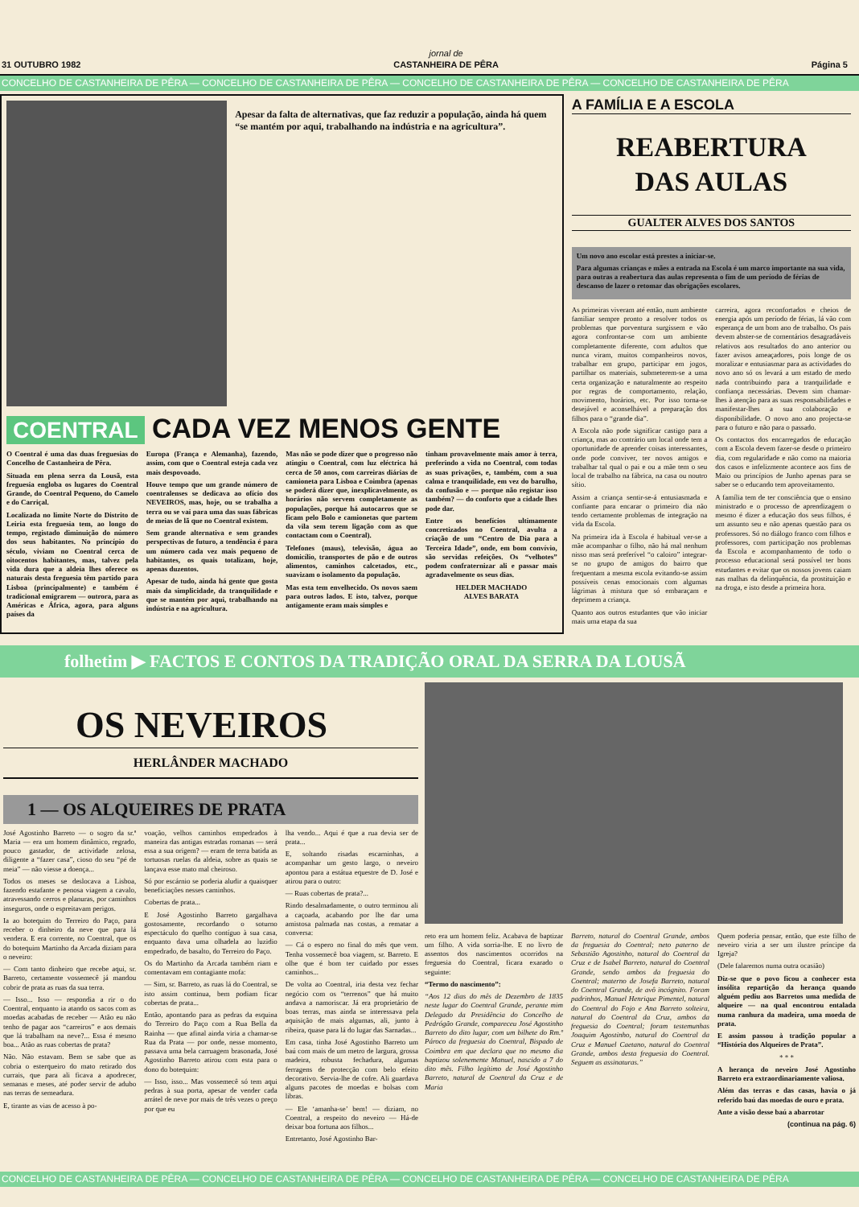31 OUTUBRO 1982 jornal de
CASTANHEIRA DE PÊRA Página 5
CONCELHO DE CASTANHEIRA DE PÊRA — CONCELHO DE CASTANHEIRA DE PÊRA — CONCELHO DE CASTANHEIRA DE PÊRA — CONCELHO DE CASTANHEIRA DE PÊRA
Apesar da falta de alternativas, que faz reduzir a população, ainda há quem “se mantém por aqui, trabalhando na indústria e na agricultura”.
COENTRAL CADA VEZ MENOS GENTE
O Coentral é uma das duas freguesias do Concelho de Castanheira de Pêra.
Situada em plena serra da Lousã, esta freguesia engloba os lugares do Coentral Grande, do Coentral Pequeno, do Camelo e do Carriçal.
Localizada no limite Norte do Distrito de Leiria esta freguesia tem, ao longo do tempo, registado diminuição do número dos seus habitantes. No princípio do século, viviam no Coentral cerca de oitocentos habitantes, mas, talvez pela vida dura que a aldeia lhes oferece os naturais desta freguesia têm partido para Lisboa (principalmente) e também é tradicional emigrarem — outrora, para as Américas e África, agora, para alguns países da
Europa (França e Alemanha), fazendo, assim, com que o Coentral esteja cada vez mais despovoado.
Houve tempo que um grande número de coentralenses se dedicava ao ofício dos NEVEIROS, mas, hoje, ou se trabalha a terra ou se vai para uma das suas fábricas de meias de lã que no Coentral existem.
Sem grande alternativa e sem grandes perspectivas de futuro, a tendência é para um número cada vez mais pequeno de habitantes, os quais totalizam, hoje, apenas duzentos.
Apesar de tudo, ainda há gente que gosta mais da simplicidade, da tranquilidade e que se mantém por aqui, trabalhando na indústria e na agricultura.
Mas não se pode dizer que o progresso não atingiu o Coentral, com luz eléctrica há cerca de 50 anos, com carreiras diárias de camioneta para Lisboa e Coimbra (apenas se poderá dizer que, inexplicavelmente, os horários não servem completamente as populações, porque há autocarros que se ficam pelo Bolo e camionetas que partem da vila sem terem ligação com as que contactam com o Coentral).
Telefones (maus), televisão, água ao domicílio, transportes de pão e de outros alimentos, caminhos calcetados, etc., suavizam o isolamento da população.
Mas esta tem envelhecido. Os novos saem para outros lados. E isto, talvez, porque antigamente eram mais simples e
tinham provavelmente mais amor à terra, preferindo a vida no Coentral, com todas as suas privações, e, também, com a sua calma e tranquilidade, em vez do barulho, da confusão e — porque não registar isso também? — do conforto que a cidade lhes pode dar.
Entre os benefícios ultimamente concretizados no Coentral, avulta a criação de um “Centro de Dia para a Terceira Idade”, onde, em bom convívio, são servidas refeições. Os “velhotes” podem confraternizar ali e passar mais agradavelmente os seus dias.
HELDER MACHADO
ALVES BARATA
A FAMÍLIA E A ESCOLA
REABERTURA
DAS AULAS
GUALTER ALVES DOS SANTOS
Um novo ano escolar está prestes a iniciar-se.
Para algumas crianças e mães a entrada na Escola é um marco importante na sua vida, para outras a reabertura das aulas representa o fim de um período de férias de descanso de lazer o retomar das obrigações escolares.
As primeiras viveram até então, num ambiente familiar sempre pronto a resolver todos os problemas que porventura surgissem e vão agora confrontar-se com um ambiente completamente diferente, com adultos que nunca viram, muitos companheiros novos, trabalhar em grupo, participar em jogos, partilhar os materiais, submeterem-se a uma certa organização e naturalmente ao respeito por regras de comportamento, relação, movimento, horários, etc. Por isso torna-se desejável e aconselhável a preparação dos filhos para o “grande dia”.
A Escola não pode significar castigo para a criança, mas ao contrário um local onde tem a oportunidade de aprender coisas interessantes, onde pode conviver, ter novos amigos e trabalhar tal qual o pai e ou a mãe tem o seu local de trabalho na fábrica, na casa ou noutro sítio.
Assim a criança sentir-se-á entusiasmada e confiante para encarar o primeiro dia não tendo certamente problemas de integração na vida da Escola.
Na primeira ida à Escola é habitual ver-se a mãe acompanhar o filho, não há mal nenhum nisso mas será preferível “o caloiro” integrar-se no grupo de amigos do bairro que frequentam a mesma escola evitando-se assim possíveis cenas emocionais com algumas lágrimas à mistura que só embaraçam e deprimem a criança.
Quanto aos outros estudantes que vão iniciar mais uma etapa da sua
carreira, agora reconfortados e cheios de energia após um período de férias, lá vão com esperança de um bom ano de trabalho. Os pais devem abster-se de comentários desagradáveis relativos aos resultados do ano anterior ou fazer avisos ameaçadores, pois longe de os moralizar e entusiasmar para as actividades do novo ano só os levará a um estado de medo nada contribuindo para a tranquilidade e confiança necessárias. Devem sim chamar-lhes à atenção para as suas responsabilidades e manifestar-lhes a sua colaboração e disponibilidade. O novo ano ano projecta-se para o futuro e não para o passado.
Os contactos dos encarregados de educação com a Escola devem fazer-se desde o primeiro dia, com regularidade e não como na maioria dos casos e infelizmente acontece aos fins de Maio ou princípios de Junho apenas para se saber se o educando tem aproveitamento.
A família tem de ter consciência que o ensino ministrado e o processo de aprendizagem o mesmo é dizer a educação dos seus filhos, é um assunto seu e não apenas questão para os professores. Só no diálogo franco com filhos e professores, com participação nos problemas da Escola e acompanhamento de todo o processo educacional será possível ter bons estudantes e evitar que os nossos jovens caiam nas malhas da delinquência, da prostituição e na droga, e isto desde a primeira hora.
folhetim ▶ FACTOS E CONTOS DA TRADIÇÃO ORAL DA SERRA DA LOUSÃ
OS NEVEIROS
HERLÂNDER MACHADO
1 — OS ALQUEIRES DE PRATA
José Agostinho Barreto — o sogro da sr.ª Maria — era um homem dinâmico, regrado, pouco gastador, de actividade zelosa, diligente a “fazer casa”, cioso do seu “pé de meia” — não viesse a doença...
Todos os meses se deslocava a Lisboa, fazendo estafante e penosa viagem a cavalo, atravessando cerros e planuras, por caminhos inseguros, onde o espreitavam perigos.
Ia ao botequim do Terreiro do Paço, para receber o dinheiro da neve que para lá vendera. E era corrente, no Coentral, que os do botequim Martinho da Arcada diziam para o neveiro:
— Com tanto dinheiro que recebe aqui, sr. Barreto, certamente vossemecê já mandou cobrir de prata as ruas da sua terra.
— Isso... Isso — respondia a rir o do Coentral, enquanto ia atando os sacos com as moedas acabadas de receber — Atão eu não tenho de pagar aos “carreiros” e aos demais que lá trabalham na neve?... Essa é mesmo boa... Atão as ruas cobertas de prata?
Não. Não estavam. Bem se sabe que as cobria o esterqueiro do mato retirado dos currais, que para ali ficava a apodrecer, semanas e meses, até poder servir de adubo nas terras de semeadura.
E, tirante as vias de acesso à po-
voação, velhos caminhos empedrados à maneira das antigas estradas romanas — será essa a sua origem? — eram de terra batida as tortuosas ruelas da aldeia, sobre as quais se lançava esse mato mal cheiroso.
Só por escárnio se poderia aludir a quaisquer beneficiações nesses caminhos.
Cobertas de prata...
E José Agostinho Barreto gargalhava gostosamente, recordando o soturno espectáculo do quelho contíguo à sua casa, enquanto dava uma olhadela ao luzidio empedrado, de basalto, do Terreiro do Paço.
Os do Martinho da Arcada também riam e comentavam em contagiante mofa:
— Sim, sr. Barreto, as ruas lá do Coentral, se isto assim continua, bem podiam ficar cobertas de prata...
Então, apontando para as pedras da esquina do Terreiro do Paço com a Rua Bella da Rainha — que afinal ainda viria a chamar-se Rua da Prata — por onde, nesse momento, passava uma bela carruagem brasonada, José Agostinho Barreto atirou com esta para o dono do botequim:
— Isso, isso... Mas vossemecê só tem aqui pedras à sua porta, apesar de vender cada arrátel de neve por mais de três vezes o preço por que eu
lha vendo... Aqui é que a rua devia ser de prata...
E, soltando risadas escarninhas, a acompanhar um gesto largo, o neveiro apontou para a estátua equestre de D. José e atirou para o outro:
— Ruas cobertas de prata?...
Rindo desalmadamente, o outro terminou ali a caçoada, acabando por lhe dar uma amistosa palmada nas costas, a rematar a conversa:
— Cá o espero no final do mês que vem. Tenha vossemecê boa viagem, sr. Barreto. E olhe que é bom ter cuidado por esses caminhos...
De volta ao Coentral, iria desta vez fechar negócio com os “terrenos” que há muito andava a namoriscar. Já era proprietário de boas terras, mas ainda se interessava pela aquisição de mais algumas, ali, junto à ribeira, quase para lá do lugar das Sarnadas...
Em casa, tinha José Agostinho Barreto um baú com mais de um metro de largura, grossa madeira, robusta fechadura, algumas ferragens de protecção com belo efeito decorativo. Servia-lhe de cofre. Ali guardava alguns pacotes de moedas e bolsas com libras.
— Ele ‘amanha-se’ bem! — diziam, no Coentral, a respeito do neveiro — Há-de deixar boa fortuna aos filhos...
Entretanto, José Agostinho Bar-
reto era um homem feliz. Acabava de baptizar um filho. A vida sorria-lhe. E no livro de assentos dos nascimentos ocorridos na freguesia do Coentral, ficara exarado o seguinte:
“Termo do nascimento”:
“Aos 12 dias do mês de Dezembro de 1835 neste lugar do Coentral Grande, perante mim Delegado da Presidência do Concelho de Pedrógão Grande, compareceu José Agostinho Barreto do dito lugar, com um bilhete do Rm.º Pároco da freguesia do Coentral, Bispado de Coimbra em que declara que no mesmo dia baptizou solenemente Manuel, nascido a 7 do dito mês. Filho legítimo de José Agostinho Barreto, natural de Coentral da Cruz e de Maria
Barreto, natural do Coentral Grande, ambos da freguesia do Coentral; neto paterno de Sebastião Agostinho, natural do Coentral da Cruz e de Isabel Barreto, natural do Coentral Grande, sendo ambos da freguesia do Coentral; materno de Josefa Barreto, natural do Coentral Grande, de avô incógnito. Foram padrinhos, Manuel Henrique Pimentel, natural do Coentral do Fojo e Ana Barreto solteira, natural do Coentral da Cruz, ambos da freguesia do Coentral; foram testemunhas Joaquim Agostinho, natural do Coentral da Cruz e Manuel Caetano, natural do Coentral Grande, ambos desta freguesia do Coentral. Seguem as assinaturas.”
Quem poderia pensar, então, que este filho de neveiro viria a ser um ilustre príncipe da Igreja?
(Dele falaremos numa outra ocasião)
Diz-se que o povo ficou a conhecer esta insólita repartição da herança quando alguém pediu aos Barretos uma medida de alqueire — na qual encontrou entalada numa ranhura da madeira, uma moeda de prata.
E assim passou à tradição popular a “História dos Alqueires de Prata”.
* * *
A herança do neveiro José Agostinho Barreto era extraordinariamente valiosa.
Além das terras e das casas, havia o já referido baú das moedas de ouro e prata.
Ante a visão desse baú a abarrotar
(continua na pág. 6)
CONCELHO DE CASTANHEIRA DE PÊRA — CONCELHO DE CASTANHEIRA DE PÊRA — CONCELHO DE CASTANHEIRA DE PÊRA — CONCELHO DE CASTANHEIRA DE PÊRA